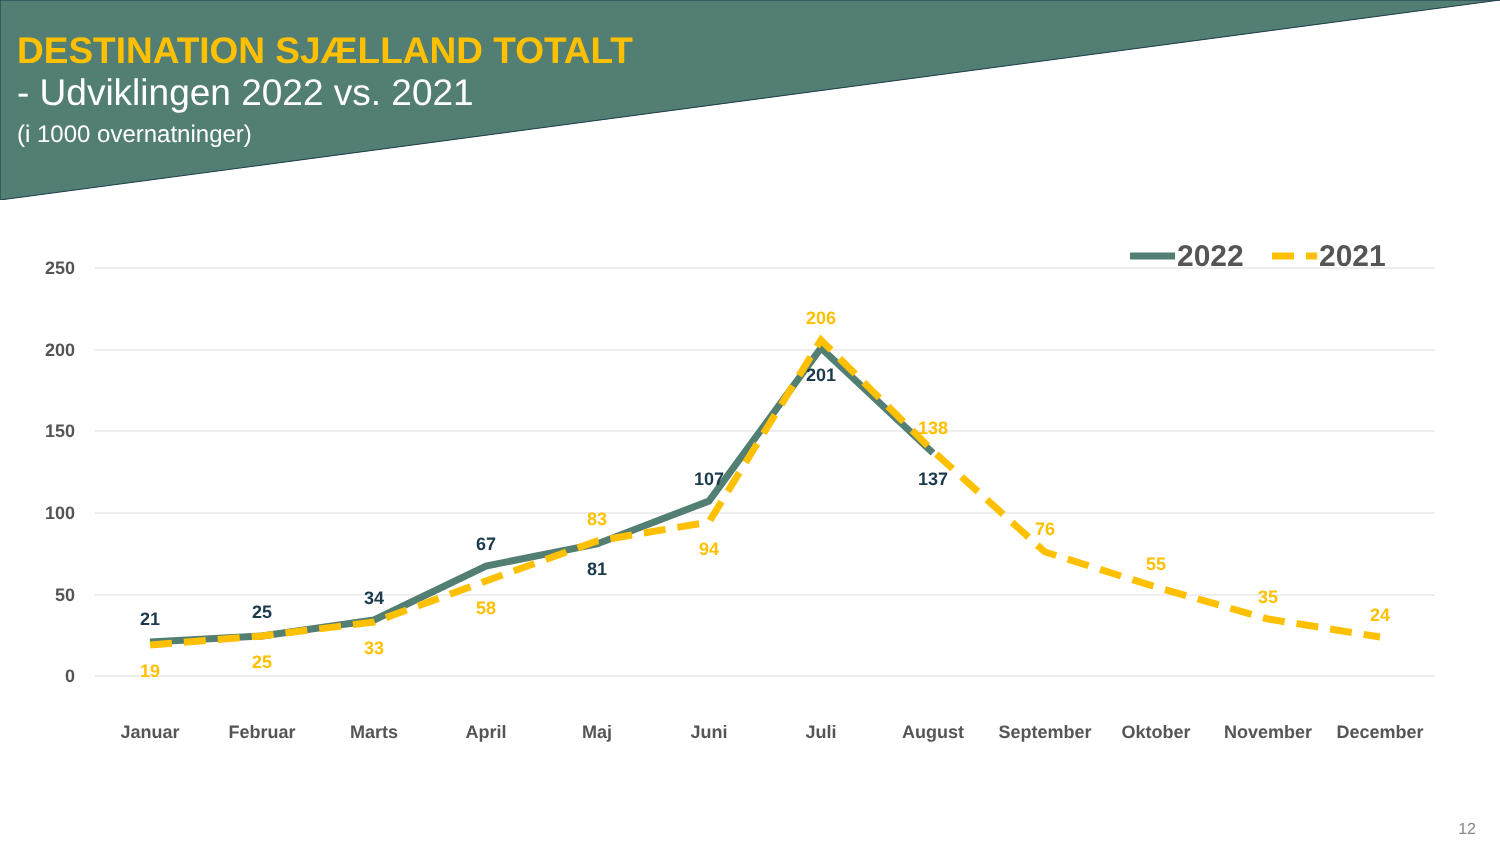DESTINATION SJÆLLAND TOTALT
- Udviklingen 2022 vs. 2021
(i 1000 overnatninger)
250
200
150
100
50
0
21
25
34
67
81
107
201
137
19
25
33
58
83
94
206
138
76
55
35
24
Januar
Februar
Marts
April
Maj
Juni
Juli
August
September
Oktober
November
December
2022
2021
12